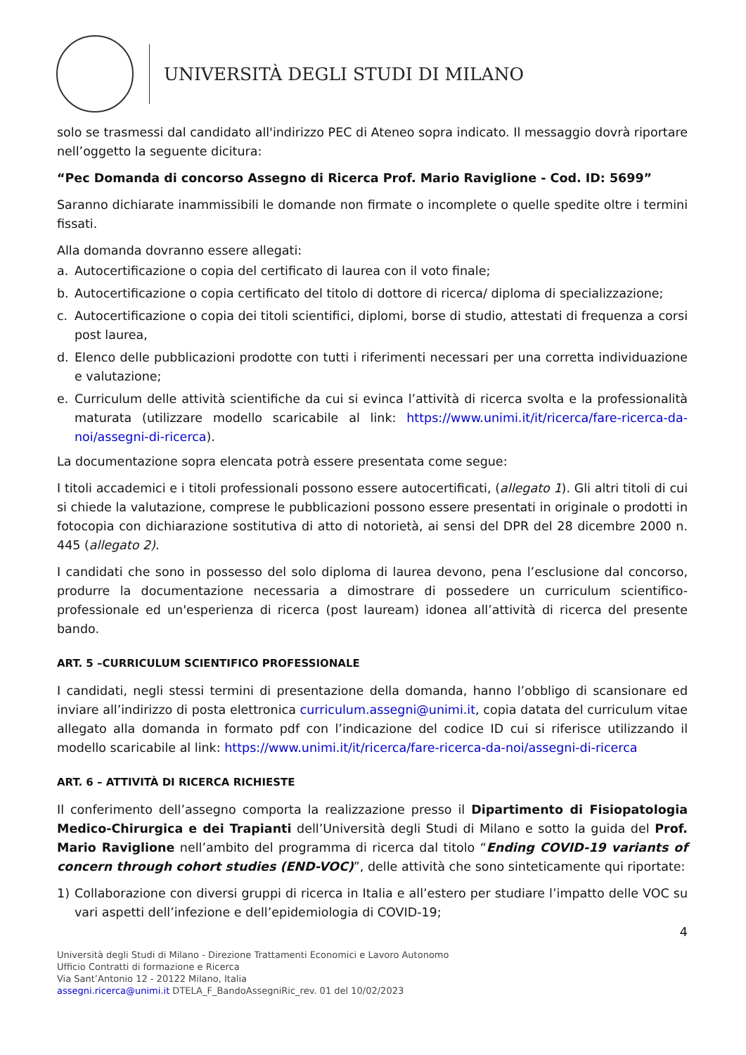UNIVERSITÀ DEGLI STUDI DI MILANO
solo se trasmessi dal candidato all'indirizzo PEC di Ateneo sopra indicato. Il messaggio dovrà riportare nell’oggetto la seguente dicitura:
“Pec Domanda di concorso Assegno di Ricerca Prof. Mario Raviglione - Cod. ID: 5699”
Saranno dichiarate inammissibili le domande non firmate o incomplete o quelle spedite oltre i termini fissati.
Alla domanda dovranno essere allegati:
a. Autocertificazione o copia del certificato di laurea con il voto finale;
b. Autocertificazione o copia certificato del titolo di dottore di ricerca/ diploma di specializzazione;
c. Autocertificazione o copia dei titoli scientifici, diplomi, borse di studio, attestati di frequenza a corsi post laurea,
d. Elenco delle pubblicazioni prodotte con tutti i riferimenti necessari per una corretta individuazione e valutazione;
e. Curriculum delle attività scientifiche da cui si evinca l’attività di ricerca svolta e la professionalità maturata (utilizzare modello scaricabile al link: https://www.unimi.it/it/ricerca/fare-ricerca-da-noi/assegni-di-ricerca).
La documentazione sopra elencata potrà essere presentata come segue:
I titoli accademici e i titoli professionali possono essere autocertificati, (allegato 1). Gli altri titoli di cui si chiede la valutazione, comprese le pubblicazioni possono essere presentati in originale o prodotti in fotocopia con dichiarazione sostitutiva di atto di notorietà, ai sensi del DPR del 28 dicembre 2000 n. 445 (allegato 2).
I candidati che sono in possesso del solo diploma di laurea devono, pena l’esclusione dal concorso, produrre la documentazione necessaria a dimostrare di possedere un curriculum scientifico-professionale ed un'esperienza di ricerca (post lauream) idonea all’attività di ricerca del presente bando.
ART. 5 –CURRICULUM SCIENTIFICO PROFESSIONALE
I candidati, negli stessi termini di presentazione della domanda, hanno l’obbligo di scansionare ed inviare all’indirizzo di posta elettronica curriculum.assegni@unimi.it, copia datata del curriculum vitae allegato alla domanda in formato pdf con l’indicazione del codice ID cui si riferisce utilizzando il modello scaricabile al link: https://www.unimi.it/it/ricerca/fare-ricerca-da-noi/assegni-di-ricerca
ART. 6 – ATTIVITÀ DI RICERCA RICHIESTE
Il conferimento dell’assegno comporta la realizzazione presso il Dipartimento di Fisiopatologia Medico-Chirurgica e dei Trapianti dell’Università degli Studi di Milano e sotto la guida del Prof. Mario Raviglione nell’ambito del programma di ricerca dal titolo “Ending COVID-19 variants of concern through cohort studies (END-VOC)”, delle attività che sono sinteticamente qui riportate:
1) Collaborazione con diversi gruppi di ricerca in Italia e all’estero per studiare l’impatto delle VOC su vari aspetti dell’infezione e dell’epidemiologia di COVID-19;
4
Università degli Studi di Milano - Direzione Trattamenti Economici e Lavoro Autonomo
Ufficio Contratti di formazione e Ricerca
Via Sant’Antonio 12 - 20122 Milano, Italia
assegni.ricerca@unimi.it DTELA_F_BandoAssegniRic_rev. 01 del 10/02/2023